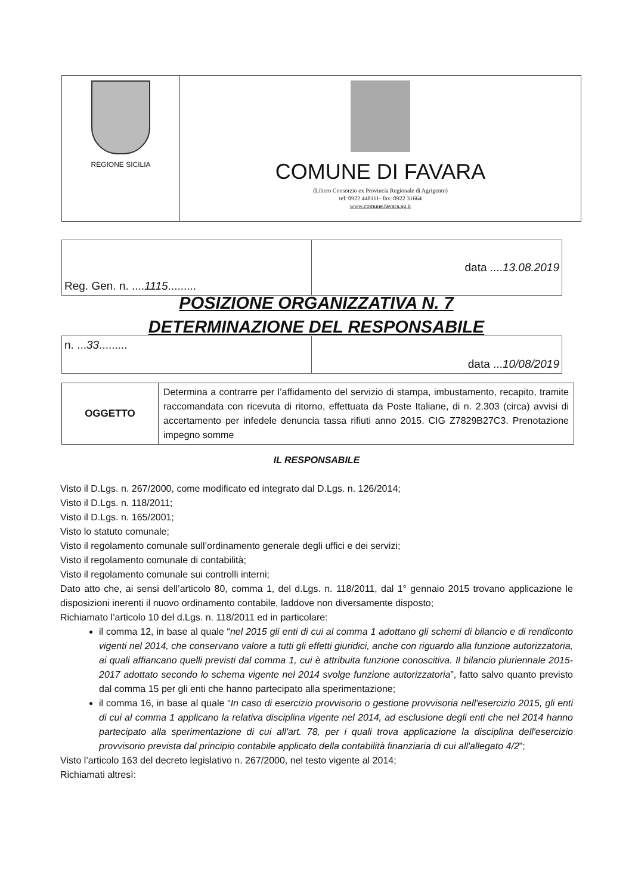REGIONE SICILIA
COMUNE DI FAVARA
(Libero Consorzio ex Provincia Regionale di Agrigento)
tel: 0922 448111- fax: 0922 31664
www.comune.favara.ag.it
| Reg. Gen. n. .... 1115 ......... | data .... 13.08.2019 |
POSIZIONE ORGANIZZATIVA N. 7
DETERMINAZIONE DEL RESPONSABILE
| n. ... 33 ......... | data ... 10/08/2019 |
| OGGETTO | Determina a contrarre per l’affidamento del servizio di stampa, imbustamento, recapito, tramite raccomandata con ricevuta di ritorno, effettuata da Poste Italiane, di n. 2.303 (circa) avvisi di accertamento per infedele denuncia tassa rifiuti anno 2015. CIG Z7829B27C3. Prenotazione impegno somme |
IL RESPONSABILE
Visto il D.Lgs. n. 267/2000, come modificato ed integrato dal D.Lgs. n. 126/2014;
Visto il D.Lgs. n. 118/2011;
Visto il D.Lgs. n. 165/2001;
Visto lo statuto comunale;
Visto il regolamento comunale sull’ordinamento generale degli uffici e dei servizi;
Visto il regolamento comunale di contabilità;
Visto il regolamento comunale sui controlli interni;
Dato atto che, ai sensi dell’articolo 80, comma 1, del d.Lgs. n. 118/2011, dal 1° gennaio 2015 trovano applicazione le disposizioni inerenti il nuovo ordinamento contabile, laddove non diversamente disposto;
Richiamato l’articolo 10 del d.Lgs. n. 118/2011 ed in particolare:
il comma 12, in base al quale “nel 2015 gli enti di cui al comma 1 adottano gli schemi di bilancio e di rendiconto vigenti nel 2014, che conservano valore a tutti gli effetti giuridici, anche con riguardo alla funzione autorizzatoria, ai quali affiancano quelli previsti dal comma 1, cui è attribuita funzione conoscitiva. Il bilancio pluriennale 2015-2017 adottato secondo lo schema vigente nel 2014 svolge funzione autorizzatoria”, fatto salvo quanto previsto dal comma 15 per gli enti che hanno partecipato alla sperimentazione;
il comma 16, in base al quale “In caso di esercizio provvisorio o gestione provvisoria nell'esercizio 2015, gli enti di cui al comma 1 applicano la relativa disciplina vigente nel 2014, ad esclusione degli enti che nel 2014 hanno partecipato alla sperimentazione di cui all'art. 78, per i quali trova applicazione la disciplina dell'esercizio provvisorio prevista dal principio contabile applicato della contabilità finanziaria di cui all'allegato 4/2”;
Visto l’articolo 163 del decreto legislativo n. 267/2000, nel testo vigente al 2014;
Richiamati altresì: